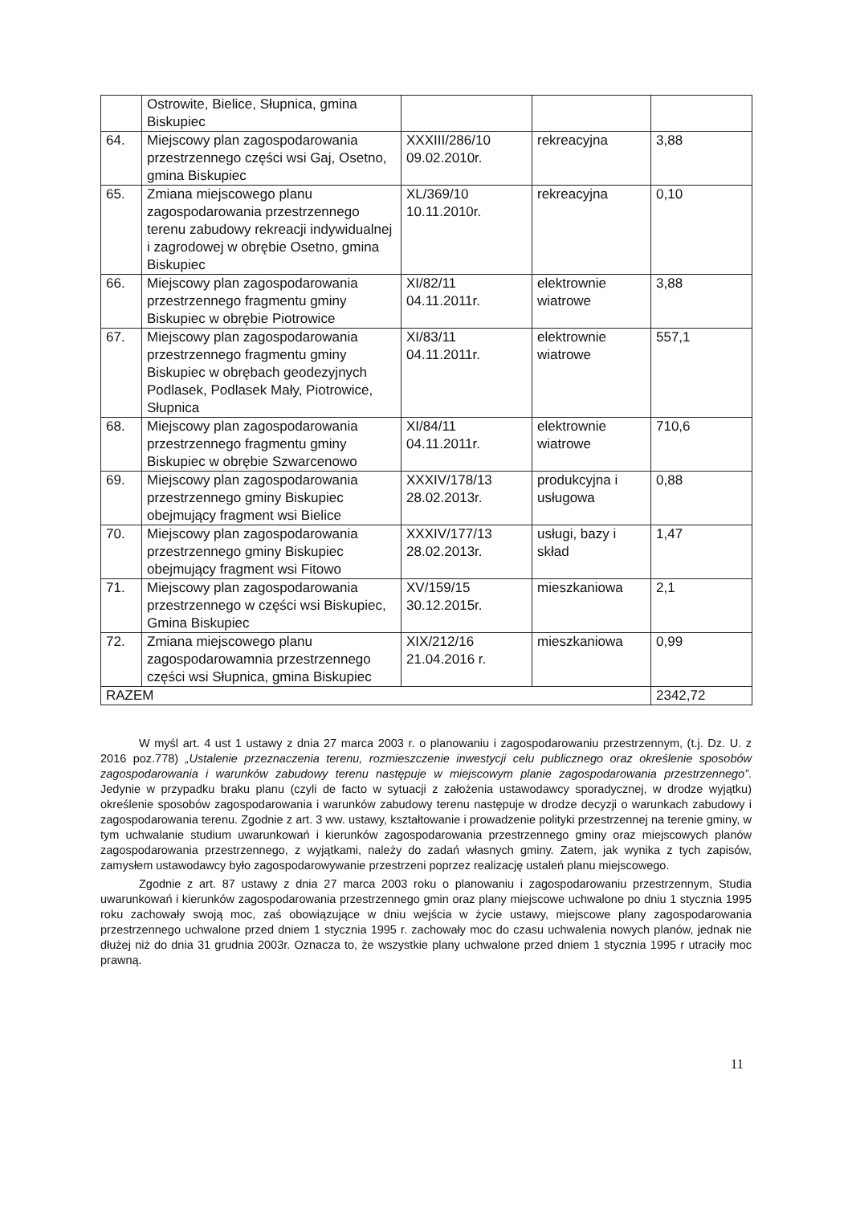| | Ostrowite, Bielice, Słupnica, gmina Biskupiec | | | |
| 64. | Miejscowy plan zagospodarowania przestrzennego części wsi Gaj, Osetno, gmina Biskupiec | XXXIII/286/10 09.02.2010r. | rekreacyjna | 3,88 |
| 65. | Zmiana miejscowego planu zagospodarowania przestrzennego terenu zabudowy rekreacji indywidualnej i zagrodowej w obrębie Osetno, gmina Biskupiec | XL/369/10 10.11.2010r. | rekreacyjna | 0,10 |
| 66. | Miejscowy plan zagospodarowania przestrzennego fragmentu gminy Biskupiec w obrębie Piotrowice | XI/82/11 04.11.2011r. | elektrownie wiatrowe | 3,88 |
| 67. | Miejscowy plan zagospodarowania przestrzennego fragmentu gminy Biskupiec w obrębach geodezyjnych Podlasek, Podlasek Mały, Piotrowice, Słupnica | XI/83/11 04.11.2011r. | elektrownie wiatrowe | 557,1 |
| 68. | Miejscowy plan zagospodarowania przestrzennego fragmentu gminy Biskupiec w obrębie Szwarcenowo | XI/84/11 04.11.2011r. | elektrownie wiatrowe | 710,6 |
| 69. | Miejscowy plan zagospodarowania przestrzennego gminy Biskupiec obejmujący fragment wsi Bielice | XXXIV/178/13 28.02.2013r. | produkcyjna i usługowa | 0,88 |
| 70. | Miejscowy plan zagospodarowania przestrzennego gminy Biskupiec obejmujący fragment wsi Fitowo | XXXIV/177/13 28.02.2013r. | usługi, bazy i skład | 1,47 |
| 71. | Miejscowy plan zagospodarowania przestrzennego w części wsi Biskupiec, Gmina Biskupiec | XV/159/15 30.12.2015r. | mieszkaniowa | 2,1 |
| 72. | Zmiana miejscowego planu zagospodarowamnia przestrzennego części wsi Słupnica, gmina Biskupiec | XIX/212/16 21.04.2016 r. | mieszkaniowa | 0,99 |
| RAZEM | | | | 2342,72 |
W myśl art. 4 ust 1 ustawy z dnia 27 marca 2003 r. o planowaniu i zagospodarowaniu przestrzennym, (t.j. Dz. U. z 2016 poz.778) „Ustalenie przeznaczenia terenu, rozmieszczenie inwestycji celu publicznego oraz określenie sposobów zagospodarowania i warunków zabudowy terenu następuje w miejscowym planie zagospodarowania przestrzennego”. Jedynie w przypadku braku planu (czyli de facto w sytuacji z założenia ustawodawcy sporadycznej, w drodze wyjątku) określenie sposobów zagospodarowania i warunków zabudowy terenu następuje w drodze decyzji o warunkach zabudowy i zagospodarowania terenu. Zgodnie z art. 3 ww. ustawy, kształtowanie i prowadzenie polityki przestrzennej na terenie gminy, w tym uchwalanie studium uwarunkowań i kierunków zagospodarowania przestrzennego gminy oraz miejscowych planów zagospodarowania przestrzennego, z wyjątkami, należy do zadań własnych gminy. Zatem, jak wynika z tych zapisów, zamysłem ustawodawcy było zagospodarowywanie przestrzeni poprzez realizację ustaleń planu miejscowego.
Zgodnie z art. 87 ustawy z dnia 27 marca 2003 roku o planowaniu i zagospodarowaniu przestrzennym, Studia uwarunkowań i kierunków zagospodarowania przestrzennego gmin oraz plany miejscowe uchwalone po dniu 1 stycznia 1995 roku zachowały swoją moc, zaś obowiązujące w dniu wejścia w życie ustawy, miejscowe plany zagospodarowania przestrzennego uchwalone przed dniem 1 stycznia 1995 r. zachowały moc do czasu uchwalenia nowych planów, jednak nie dłużej niż do dnia 31 grudnia 2003r. Oznacza to, że wszystkie plany uchwalone przed dniem 1 stycznia 1995 r utraciły moc prawną.
11